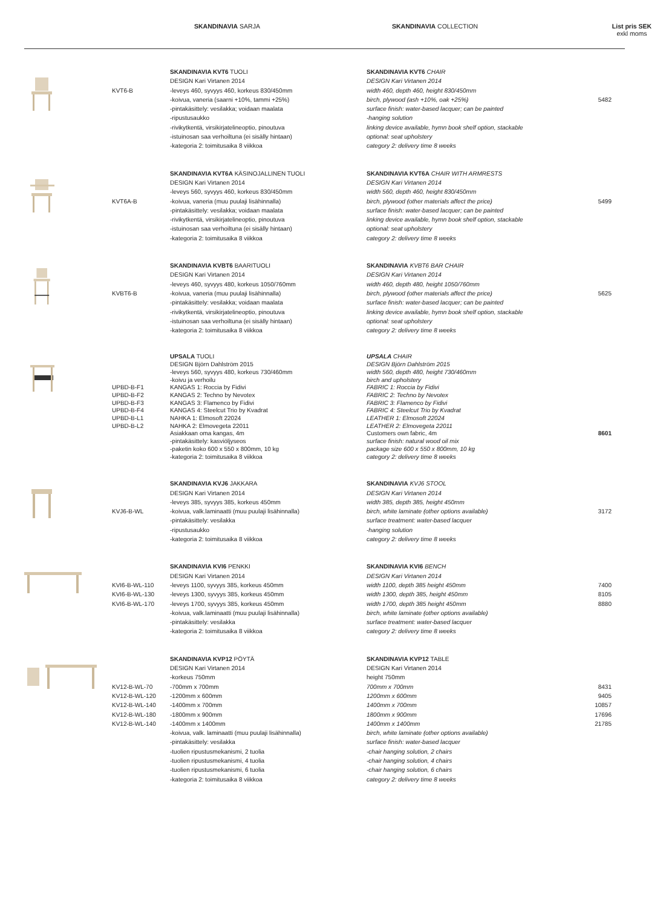SKANDINAVIA SARJA
SKANDINAVIA COLLECTION
List pris SEK
exkl moms
| | KVT6-B | SKANDINAVIA KVT6 TUOLI DESIGN Kari Virtanen 2014 -leveys 460, syvyys 460, korkeus 830/450mm -koivua, vaneria (saarni +10%, tammi +25%) -pintakäsittely: vesilakka; voidaan maalata -ripustusaukko -rivikytkentä, virsikirjatelineoptio, pinoutuva -istuinosan saa verhoiltuna (ei sisälly hintaan) -kategoria 2: toimitusaika 8 viikkoa | SKANDINAVIA KVT6 CHAIR DESIGN Kari Virtanen 2014 width 460, depth 460, height 830/450mm birch, plywood (ash +10%, oak +25%) surface finish: water-based lacquer; can be painted -hanging solution linking device available, hymn book shelf option, stackable optional: seat upholstery category 2: delivery time 8 weeks | 5482 |
| | KVT6A-B | SKANDINAVIA KVT6A KÄSINOJALLINEN TUOLI DESIGN Kari Virtanen 2014 -leveys 560, syvyys 460, korkeus 830/450mm -koivua, vaneria (muu puulaji lisähinnalla) -pintakäsittely: vesilakka; voidaan maalata -rivikytkentä, virsikirjatelineoptio, pinoutuva -istuinosan saa verhoiltuna (ei sisälly hintaan) -kategoria 2: toimitusaika 8 viikkoa | SKANDINAVIA KVT6A CHAIR WITH ARMRESTS DESIGN Kari Virtanen 2014 width 560, depth 460, height 830/450mm birch, plywood (other materials affect the price) surface finish: water-based lacquer; can be painted linking device available, hymn book shelf option, stackable optional: seat upholstery category 2: delivery time 8 weeks | 5499 |
| | KVBT6-B | SKANDINAVIA KVBT6 BAARITUOLI DESIGN Kari Virtanen 2014 -leveys 460, syvyys 480, korkeus 1050/760mm -koivua, vaneria (muu puulaji lisähinnalla) -pintakäsittely: vesilakka; voidaan maalata -rivikytkentä, virsikirjatelineoptio, pinoutuva -istuinosan saa verhoiltuna (ei sisälly hintaan) -kategoria 2: toimitusaika 8 viikkoa | SKANDINAVIA KVBT6 BAR CHAIR DESIGN Kari Virtanen 2014 width 460, depth 480, height 1050/760mm birch, plywood (other materials affect the price) surface finish: water-based lacquer; can be painted linking device available, hymn book shelf option, stackable optional: seat upholstery category 2: delivery time 8 weeks | 5625 |
| | UPBD-B-F1 UPBD-B-F2 UPBD-B-F3 UPBD-B-F4 UPBD-B-L1 UPBD-B-L2 | UPSALA TUOLI DESIGN Björn Dahlström 2015 -leveys 560, syvyys 480, korkeus 730/460mm -koivu ja verhoilu KANGAS 1: Roccia by Fidivi KANGAS 2: Techno by Nevotex KANGAS 3: Flamenco by Fidivi KANGAS 4: Steelcut Trio by Kvadrat NAHKA 1: Elmosoft 22024 NAHKA 2: Elmovegeta 22011 Asiakkaan oma kangas, 4m -pintakäsittely: kasviöljyseos -paketin koko 600 x 550 x 800mm, 10 kg -kategoria 2: toimitusaika 8 viikkoa | UPSALA CHAIR DESIGN Björn Dahlström 2015 width 560, depth 480, height 730/460mm birch and upholstery FABRIC 1: Roccia by Fidivi FABRIC 2: Techno by Nevotex FABRIC 3: Flamenco by Fidivi FABRIC 4: Steelcut Trio by Kvadrat LEATHER 1: Elmosoft 22024 LEATHER 2: Elmovegeta 22011 Customers own fabric, 4m surface finish: natural wood oil mix package size 600 x 550 x 800mm, 10 kg category 2: delivery time 8 weeks | 8601 |
| | KVJ6-B-WL | SKANDINAVIA KVJ6 JAKKARA DESIGN Kari Virtanen 2014 -leveys 385, syvyys 385, korkeus 450mm -koivua, valk.laminaatti (muu puulaji lisähinnalla) -pintakäsittely: vesilakka -ripustusaukko -kategoria 2: toimitusaika 8 viikkoa | SKANDINAVIA KVJ6 STOOL DESIGN Kari Virtanen 2014 width 385, depth 385, height 450mm birch, white laminate (other options available) surface treatment: water-based lacquer -hanging solution category 2: delivery time 8 weeks | 3172 |
| | KVI6-B-WL-110 KVI6-B-WL-130 KVI6-B-WL-170 | SKANDINAVIA KVI6 PENKKI DESIGN Kari Virtanen 2014 -leveys 1100, syvyys 385, korkeus 450mm -leveys 1300, syvyys 385, korkeus 450mm -leveys 1700, syvyys 385, korkeus 450mm -koivua, valk.laminaatti (muu puulaji lisähinnalla) -pintakäsittely: vesilakka -kategoria 2: toimitusaika 8 viikkoa | SKANDINAVIA KVI6 BENCH DESIGN Kari Virtanen 2014 width 1100, depth 385 height 450mm width 1300, depth 385, height 450mm width 1700, depth 385 height 450mm birch, white laminate (other options available) surface treatment: water-based lacquer category 2: delivery time 8 weeks | 7400 8105 8880 |
| | KV12-B-WL-70 KV12-B-WL-120 KV12-B-WL-140 KV12-B-WL-180 KV12-B-WL-140 | SKANDINAVIA KVP12 PÖYTÄ DESIGN Kari Virtanen 2014 -korkeus 750mm -700mm x 700mm -1200mm x 600mm -1400mm x 700mm -1800mm x 900mm -1400mm x 1400mm -koivua, valk. laminaatti (muu puulaji lisähinnalla) -pintakäsittely: vesilakka -tuolien ripustusmekanismi, 2 tuolia -tuolien ripustusmekanismi, 4 tuolia -tuolien ripustusmekanismi, 6 tuolia -kategoria 2: toimitusaika 8 viikkoa | SKANDINAVIA KVP12 TABLE DESIGN Kari Virtanen 2014 height 750mm 700mm x 700mm 1200mm x 600mm 1400mm x 700mm 1800mm x 900mm 1400mm x 1400mm birch, white laminate (other options available) surface finish: water-based lacquer -chair hanging solution, 2 chairs -chair hanging solution, 4 chairs -chair hanging solution, 6 chairs category 2: delivery time 8 weeks | 8431 9405 10857 17696 21785 |